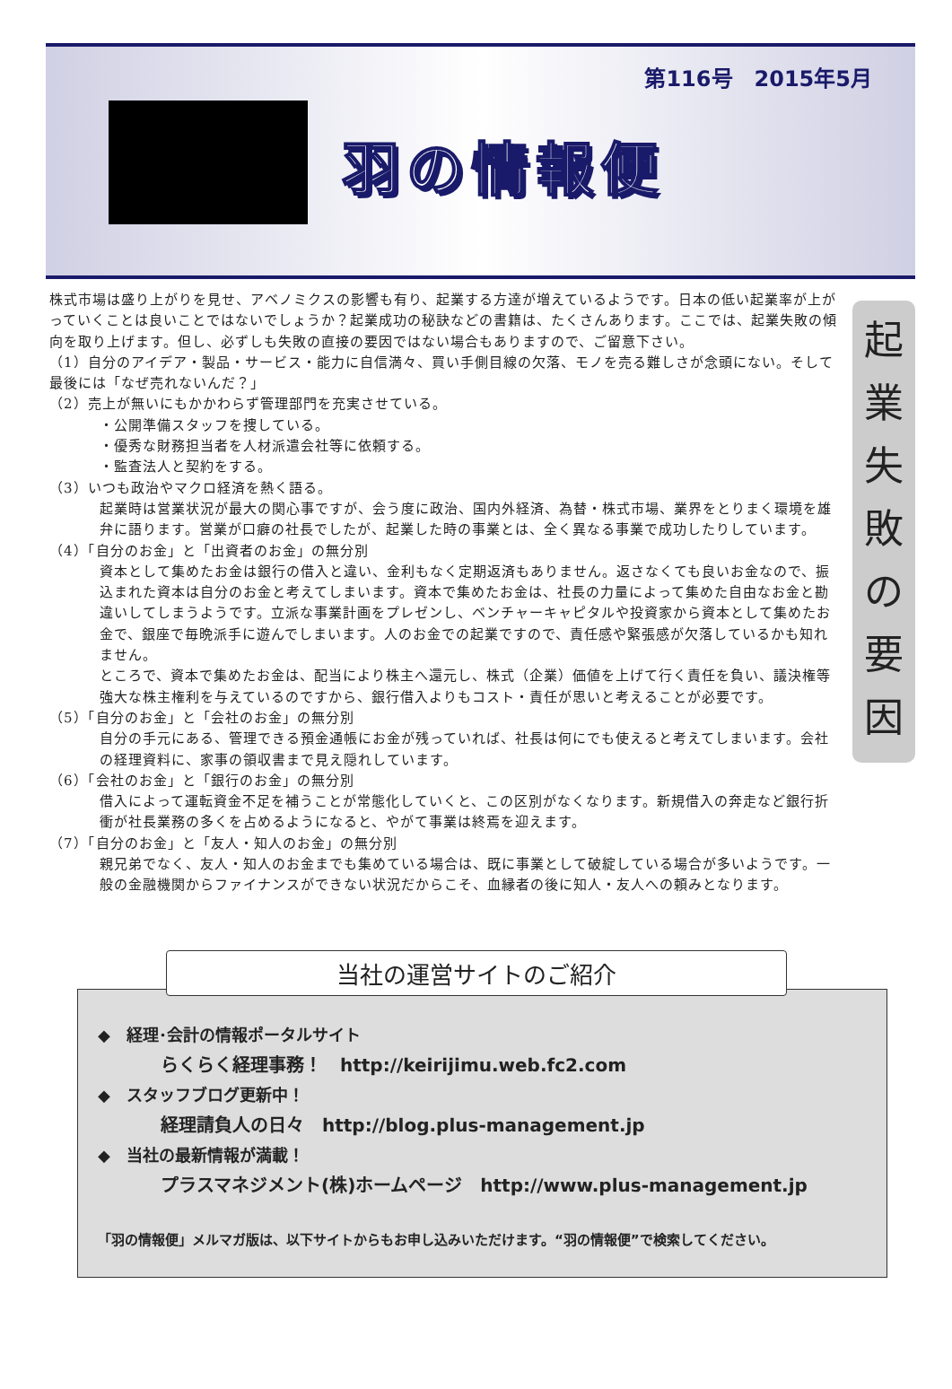第116号　2015年5月
羽の情報便
株式市場は盛り上がりを見せ、アベノミクスの影響も有り、起業する方達が増えているようです。日本の低い起業率が上がっていくことは良いことではないでしょうか？起業成功の秘訣などの書籍は、たくさんあります。ここでは、起業失敗の傾向を取り上げます。但し、必ずしも失敗の直接の要因ではない場合もありますので、ご留意下さい。
（1）自分のアイデア・製品・サービス・能力に自信満々、買い手側目線の欠落、モノを売る難しさが念頭にない。そして最後には「なぜ売れないんだ？」
（2）売上が無いにもかかわらず管理部門を充実させている。
・公開準備スタッフを捜している。
・優秀な財務担当者を人材派遣会社等に依頼する。
・監査法人と契約をする。
（3）いつも政治やマクロ経済を熱く語る。
起業時は営業状況が最大の関心事ですが、会う度に政治、国内外経済、為替・株式市場、業界をとりまく環境を雄弁に語ります。営業が口癖の社長でしたが、起業した時の事業とは、全く異なる事業で成功したりしています。
（4）「自分のお金」と「出資者のお金」の無分別
資本として集めたお金は銀行の借入と違い、金利もなく定期返済もありません。返さなくても良いお金なので、振込まれた資本は自分のお金と考えてしまいます。資本で集めたお金は、社長の力量によって集めた自由なお金と勘違いしてしまうようです。立派な事業計画をプレゼンし、ベンチャーキャピタルや投資家から資本として集めたお金で、銀座で毎晩派手に遊んでしまいます。人のお金での起業ですので、責任感や緊張感が欠落しているかも知れません。
ところで、資本で集めたお金は、配当により株主へ還元し、株式（企業）価値を上げて行く責任を負い、議決権等強大な株主権利を与えているのですから、銀行借入よりもコスト・責任が思いと考えることが必要です。
（5）「自分のお金」と「会社のお金」の無分別
自分の手元にある、管理できる預金通帳にお金が残っていれば、社長は何にでも使えると考えてしまいます。会社の経理資料に、家事の領収書まで見え隠れしています。
（6）「会社のお金」と「銀行のお金」の無分別
借入によって運転資金不足を補うことが常態化していくと、この区別がなくなります。新規借入の奔走など銀行折衝が社長業務の多くを占めるようになると、やがて事業は終焉を迎えます。
（7）「自分のお金」と「友人・知人のお金」の無分別
親兄弟でなく、友人・知人のお金までも集めている場合は、既に事業として破綻している場合が多いようです。一般の金融機関からファイナンスができない状況だからこそ、血縁者の後に知人・友人への頼みとなります。
起
業
失
敗
の
要
因
当社の運営サイトのご紹介
◆　経理･会計の情報ポータルサイト
らくらく経理事務！　http://keirijimu.web.fc2.com
◆　スタッフブログ更新中！
経理請負人の日々　http://blog.plus-management.jp
◆　当社の最新情報が満載！
プラスマネジメント(株)ホームページ　http://www.plus-management.jp
「羽の情報便」メルマガ版は、以下サイトからもお申し込みいただけます。“羽の情報便”で検索してください。